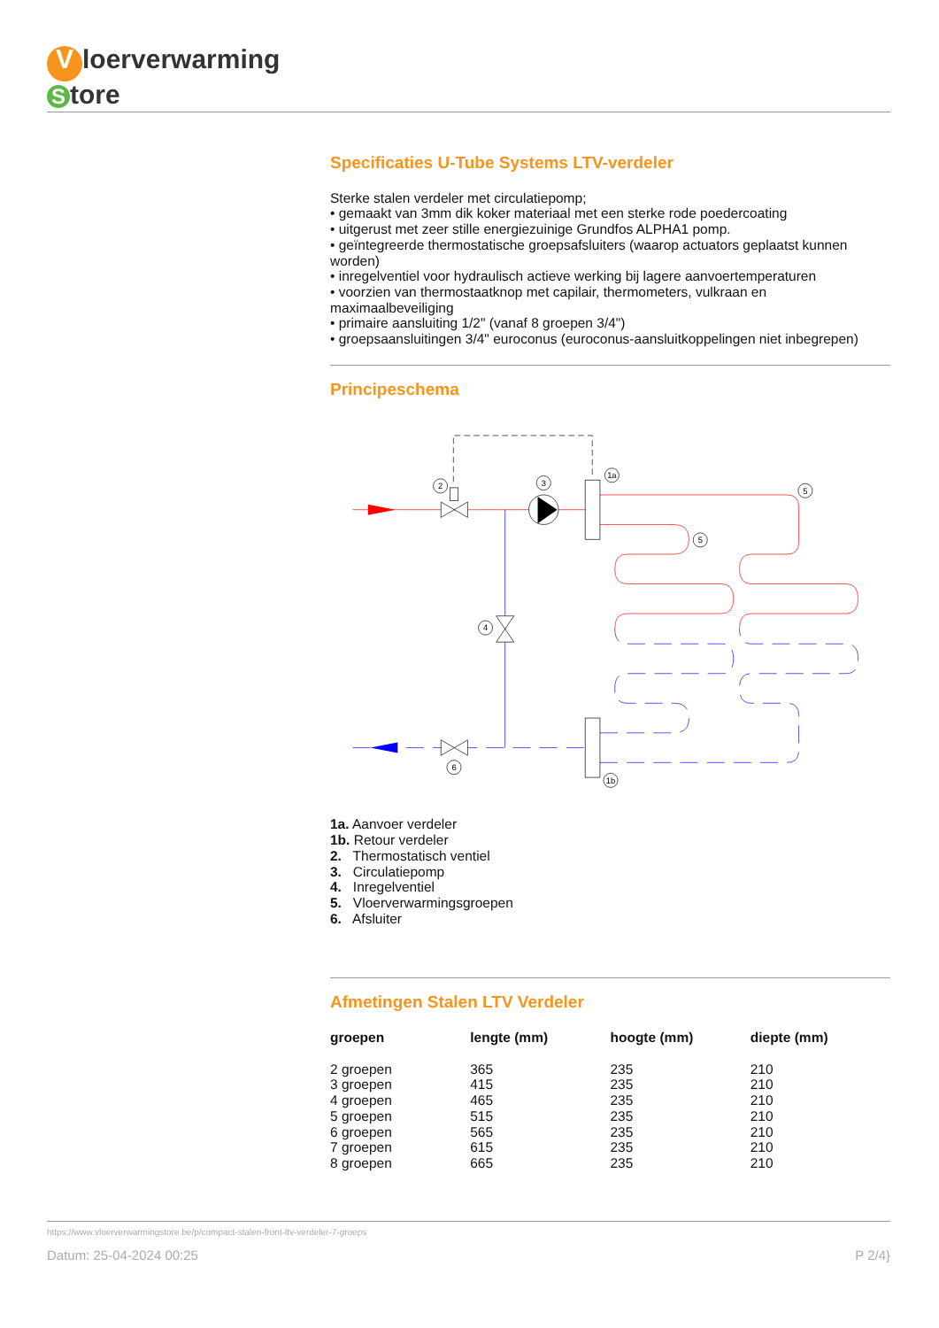Vloerverwarming
Store
Specificaties U-Tube Systems LTV-verdeler
Sterke stalen verdeler met circulatiepomp;
• gemaakt van 3mm dik koker materiaal met een sterke rode poedercoating
• uitgerust met zeer stille energiezuinige Grundfos ALPHA1 pomp.
• geïntegreerde thermostatische groepsafsluiters (waarop actuators geplaatst kunnen worden)
• inregelventiel voor hydraulisch actieve werking bij lagere aanvoertemperaturen
• voorzien van thermostaatknop met capilair, thermometers, vulkraan en maximaalbeveiliging
• primaire aansluiting 1/2" (vanaf 8 groepen 3/4")
• groepsaansluitingen 3/4" euroconus (euroconus-aansluitkoppelingen niet inbegrepen)
Principeschema
2
3
1a
5
5
4
6
1b
1a. Aanvoer verdeler
1b. Retour verdeler
2. Thermostatisch ventiel
3. Circulatiepomp
4. Inregelventiel
5. Vloerverwarmingsgroepen
6. Afsluiter
Afmetingen Stalen LTV Verdeler
| groepen | lengte (mm) | hoogte (mm) | diepte (mm) |
| --- | --- | --- | --- |
| 2 groepen | 365 | 235 | 210 |
| 3 groepen | 415 | 235 | 210 |
| 4 groepen | 465 | 235 | 210 |
| 5 groepen | 515 | 235 | 210 |
| 6 groepen | 565 | 235 | 210 |
| 7 groepen | 615 | 235 | 210 |
| 8 groepen | 665 | 235 | 210 |
https://www.vloerverwarmingstore.be/p/compact-stalen-front-ltv-verdeler-7-groeps
Datum: 25-04-2024 00:25 P 2/4}